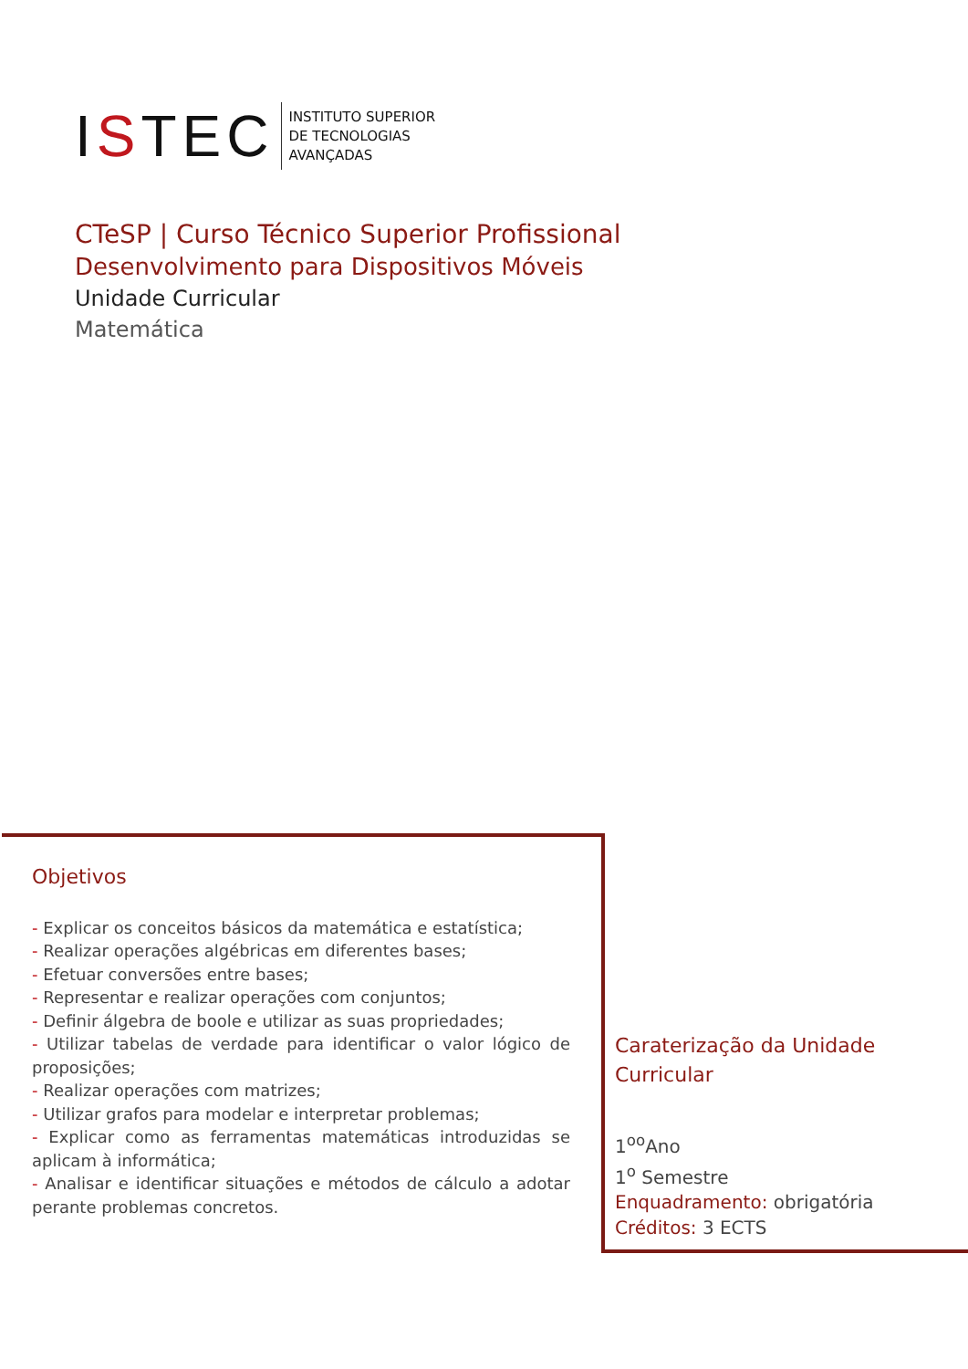ISTEC
INSTITUTO SUPERIOR
DE TECNOLOGIAS
AVANÇADAS
CTeSP | Curso Técnico Superior Profissional
Desenvolvimento para Dispositivos Móveis
Unidade Curricular
Matemática
Objetivos
- Explicar os conceitos básicos da matemática e estatística;
- Realizar operações algébricas em diferentes bases;
- Efetuar conversões entre bases;
- Representar e realizar operações com conjuntos;
- Definir álgebra de boole e utilizar as suas propriedades;
- Utilizar tabelas de verdade para identificar o valor lógico de proposições;
- Realizar operações com matrizes;
- Utilizar grafos para modelar e interpretar problemas;
- Explicar como as ferramentas matemáticas introduzidas se aplicam à informática;
- Analisar e identificar situações e métodos de cálculo a adotar perante problemas concretos.
Caraterização da Unidade
Curricular
1<sup>oo</sup>Ano
1<sup>o</sup> Semestre
Enquadramento: obrigatória
Créditos: 3 ECTS